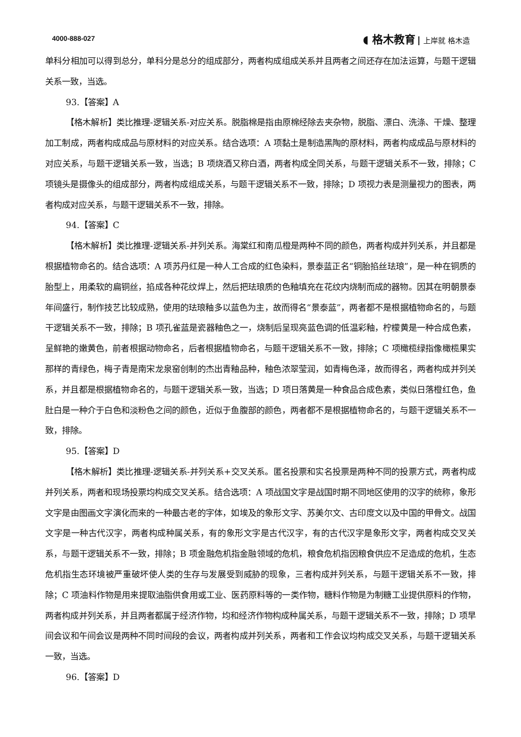4000-888-027
◖ 格木教育 上岸就 格木造
单科分相加可以得到总分，单科分是总分的组成部分，两者构成组成关系并且两者之间还存在加法运算，与题干逻辑关系一致，当选。
93.【答案】A
【格木解析】类比推理-逻辑关系-对应关系。脱脂棉是指由原棉经除去夹杂物，脱脂、漂白、洗涤、干燥、整理加工制成，两者构成成品与原材料的对应关系。结合选项：A 项黏土是制造黑陶的原材料，两者构成成品与原材料的对应关系，与题干逻辑关系一致，当选；B 项烧酒又称白酒，两者构成全同关系，与题干逻辑关系不一致，排除；C 项镜头是摄像头的组成部分，两者构成组成关系，与题干逻辑关系不一致，排除；D 项视力表是测量视力的图表，两者构成对应关系，与题干逻辑关系不一致，排除。
94.【答案】C
【格木解析】类比推理-逻辑关系-并列关系。海棠红和南瓜橙是两种不同的颜色，两者构成并列关系，并且都是根据植物命名的。结合选项：A 项苏丹红是一种人工合成的红色染料，景泰蓝正名“铜胎掐丝珐琅”，是一种在铜质的胎型上，用柔软的扁铜丝，掐成各种花纹焊上，然后把珐琅质的色釉填充在花纹内烧制而成的器物。因其在明朝景泰年间盛行，制作技艺比较成熟，使用的珐琅釉多以蓝色为主，故而得名“景泰蓝”，两者都不是根据植物命名的，与题干逻辑关系不一致，排除；B 项孔雀蓝是瓷器釉色之一，烧制后呈现亮蓝色调的低温彩釉，柠檬黄是一种合成色素，呈鲜艳的嫩黄色，前者根据动物命名，后者根据植物命名，与题干逻辑关系不一致，排除；C 项橄榄绿指像橄榄果实那样的青绿色，梅子青是南宋龙泉窑创制的杰出青釉品种，釉色浓翠莹润，如青梅色泽，故而得名，两者构成并列关系，并且都是根据植物命名的，与题干逻辑关系一致，当选；D 项日落黄是一种食品合成色素，类似日落橙红色，鱼肚白是一种介于白色和淡粉色之间的颜色，近似于鱼腹部的颜色，两者都不是根据植物命名的，与题干逻辑关系不一致，排除。
95.【答案】D
【格木解析】类比推理-逻辑关系-并列关系+交叉关系。匿名投票和实名投票是两种不同的投票方式，两者构成并列关系，两者和现场投票均构成交叉关系。结合选项：A 项战国文字是战国时期不同地区使用的汉字的统称，象形文字是由图画文字演化而来的一种最古老的字体，如埃及的象形文字、苏美尔文、古印度文以及中国的甲骨文。战国文字是一种古代汉字，两者构成种属关系，有的象形文字是古代汉字，有的古代汉字是象形文字，两者构成交叉关系，与题干逻辑关系不一致，排除；B 项金融危机指金融领域的危机，粮食危机指因粮食供应不足造成的危机，生态危机指生态环境被严重破坏使人类的生存与发展受到威胁的现象，三者构成并列关系，与题干逻辑关系不一致，排除；C 项油料作物是用来提取油脂供食用或工业、医药原料等的一类作物，糖料作物是为制糖工业提供原料的作物，两者构成并列关系，并且两者都属于经济作物，均和经济作物构成种属关系，与题干逻辑关系不一致，排除；D 项早间会议和午间会议是两种不同时间段的会议，两者构成并列关系，两者和工作会议均构成交叉关系，与题干逻辑关系一致，当选。
96.【答案】D